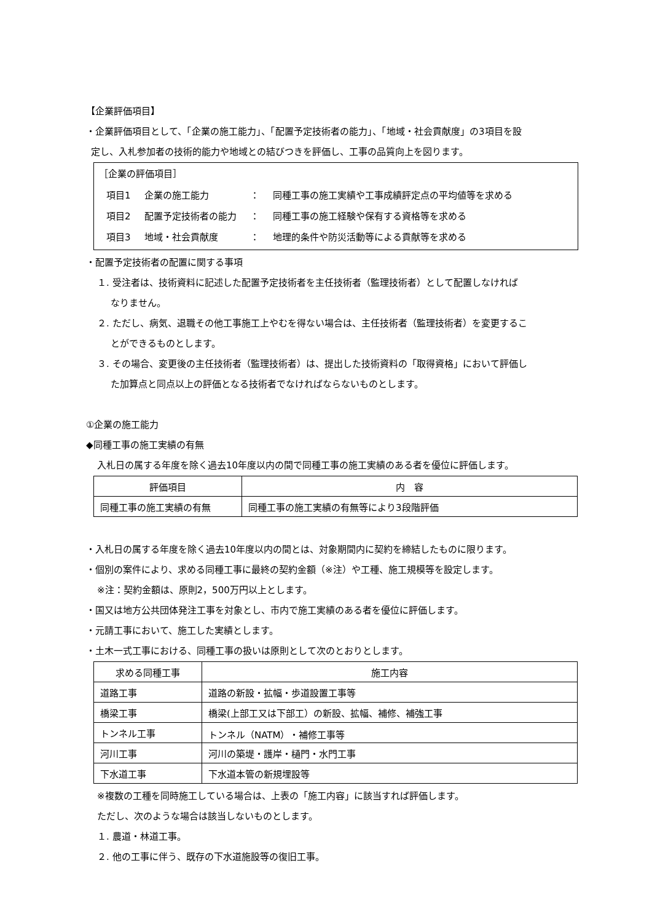【企業評価項目】
・企業評価項目として、「企業の施工能力」、「配置予定技術者の能力」、「地域・社会貢献度」の3項目を設
定し、入札参加者の技術的能力や地域との結びつきを評価し、工事の品質向上を図ります。
［企業の評価項目］
| 項目1 | 企業の施工能力 | ： | 同種工事の施工実績や工事成績評定点の平均値等を求める |
| 項目2 | 配置予定技術者の能力 | ： | 同種工事の施工経験や保有する資格等を求める |
| 項目3 | 地域・社会貢献度 | ： | 地理的条件や防災活動等による貢献等を求める |
・配置予定技術者の配置に関する事項
１. 受注者は、技術資料に記述した配置予定技術者を主任技術者（監理技術者）として配置しなければ
なりません。
２. ただし、病気、退職その他工事施工上やむを得ない場合は、主任技術者（監理技術者）を変更するこ
とができるものとします。
３. その場合、変更後の主任技術者（監理技術者）は、提出した技術資料の「取得資格」において評価し
た加算点と同点以上の評価となる技術者でなければならないものとします。
①企業の施工能力
◆同種工事の施工実績の有無
入札日の属する年度を除く過去10年度以内の間で同種工事の施工実績のある者を優位に評価します。
| 評価項目 | 内 容 |
| --- | --- |
| 同種工事の施工実績の有無 | 同種工事の施工実績の有無等により3段階評価 |
・入札日の属する年度を除く過去10年度以内の間とは、対象期間内に契約を締結したものに限ります。
・個別の案件により、求める同種工事に最終の契約金額（※注）や工種、施工規模等を設定します。
※注：契約金額は、原則2，500万円以上とします。
・国又は地方公共団体発注工事を対象とし、市内で施工実績のある者を優位に評価します。
・元請工事において、施工した実績とします。
・土木一式工事における、同種工事の扱いは原則として次のとおりとします。
| 求める同種工事 | 施工内容 |
| --- | --- |
| 道路工事 | 道路の新設・拡幅・歩道設置工事等 |
| 橋梁工事 | 橋梁(上部工又は下部工）の新設、拡幅、補修、補強工事 |
| トンネル工事 | トンネル（NATM）・補修工事等 |
| 河川工事 | 河川の築堤・護岸・樋門・水門工事 |
| 下水道工事 | 下水道本管の新規埋設等 |
※複数の工種を同時施工している場合は、上表の「施工内容」に該当すれば評価します。
ただし、次のような場合は該当しないものとします。
１. 農道・林道工事。
２. 他の工事に伴う、既存の下水道施設等の復旧工事。